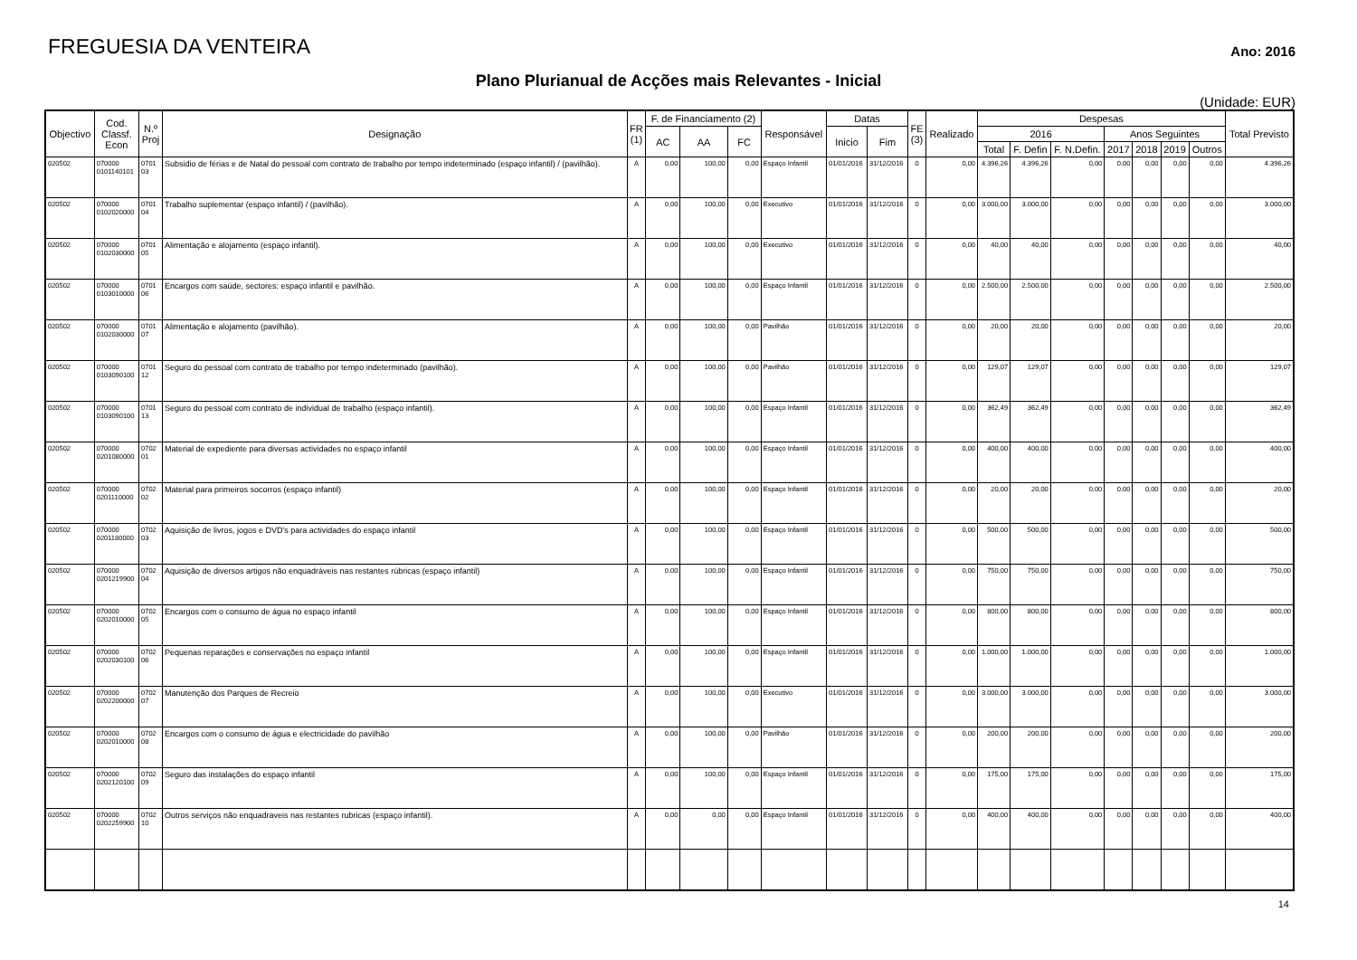FREGUESIA DA VENTEIRA
Ano: 2016
Plano Plurianual de Acções mais Relevantes - Inicial
(Unidade: EUR)
| Objectivo | Cod. Classf. Econ | N.º Proj | Designação | FR (1) | F. de Financiamento (2) | | | Responsável | Datas | | FE (3) | Realizado | Despesas | | | | | | | Total Previsto |
| --- | --- | --- | --- | --- | --- | --- | --- | --- | --- | --- | --- | --- | --- | --- | --- | --- | --- | --- | --- | --- |
| | | | | | AC | AA | FC | | Inicio | Fim | | | 2016 | | | Anos Seguintes | | | | |
| | | | | | | | | | | | | | Total | F. Defin | F. N.Defin. | 2017 | 2018 | 2019 | Outros | |
| 020502 | 070000 0101140101 | 0701 03 | Subsidio de férias e de Natal do pessoal com contrato de trabalho por tempo indeterminado (espaço infantil) / (pavilhão). | A | 0,00 | 100,00 | 0,00 | Espaço Infantil | 01/01/2016 | 31/12/2016 | 0 | 0,00 | 4.396,26 | 4.396,26 | 0,00 | 0,00 | 0,00 | 0,00 | 0,00 | 4.396,26 |
| 020502 | 070000 0102020000 | 0701 04 | Trabalho suplementar (espaço infantil) / (pavilhão). | A | 0,00 | 100,00 | 0,00 | Executivo | 01/01/2016 | 31/12/2016 | 0 | 0,00 | 3.000,00 | 3.000,00 | 0,00 | 0,00 | 0,00 | 0,00 | 0,00 | 3.000,00 |
| 020502 | 070000 0102030000 | 0701 05 | Alimentação e alojamento (espaço infantil). | A | 0,00 | 100,00 | 0,00 | Executivo | 01/01/2016 | 31/12/2016 | 0 | 0,00 | 40,00 | 40,00 | 0,00 | 0,00 | 0,00 | 0,00 | 0,00 | 40,00 |
| 020502 | 070000 0103010000 | 0701 06 | Encargos com saúde, sectores: espaço infantil e pavilhão. | A | 0,00 | 100,00 | 0,00 | Espaço Infantil | 01/01/2016 | 31/12/2016 | 0 | 0,00 | 2.500,00 | 2.500,00 | 0,00 | 0,00 | 0,00 | 0,00 | 0,00 | 2.500,00 |
| 020502 | 070000 0102030000 | 0701 07 | Alimentação e alojamento (pavilhão). | A | 0,00 | 100,00 | 0,00 | Pavilhão | 01/01/2016 | 31/12/2016 | 0 | 0,00 | 20,00 | 20,00 | 0,00 | 0,00 | 0,00 | 0,00 | 0,00 | 20,00 |
| 020502 | 070000 0103090100 | 0701 12 | Seguro do pessoal com contrato de trabalho por tempo indeterminado (pavilhão). | A | 0,00 | 100,00 | 0,00 | Pavilhão | 01/01/2016 | 31/12/2016 | 0 | 0,00 | 129,07 | 129,07 | 0,00 | 0,00 | 0,00 | 0,00 | 0,00 | 129,07 |
| 020502 | 070000 0103090100 | 0701 13 | Seguro do pessoal com contrato de individual de trabalho (espaço infantil). | A | 0,00 | 100,00 | 0,00 | Espaço Infantil | 01/01/2016 | 31/12/2016 | 0 | 0,00 | 362,49 | 362,49 | 0,00 | 0,00 | 0,00 | 0,00 | 0,00 | 362,49 |
| 020502 | 070000 0201080000 | 0702 01 | Material de expediente para diversas actividades no espaço infantil | A | 0,00 | 100,00 | 0,00 | Espaço Infantil | 01/01/2016 | 31/12/2016 | 0 | 0,00 | 400,00 | 400,00 | 0,00 | 0,00 | 0,00 | 0,00 | 0,00 | 400,00 |
| 020502 | 070000 0201110000 | 0702 02 | Material para primeiros socorros (espaço infantil) | A | 0,00 | 100,00 | 0,00 | Espaço Infantil | 01/01/2016 | 31/12/2016 | 0 | 0,00 | 20,00 | 20,00 | 0,00 | 0,00 | 0,00 | 0,00 | 0,00 | 20,00 |
| 020502 | 070000 0201180000 | 0702 03 | Aquisição de livros, jogos e DVD's para actividades do espaço infantil | A | 0,00 | 100,00 | 0,00 | Espaço Infantil | 01/01/2016 | 31/12/2016 | 0 | 0,00 | 500,00 | 500,00 | 0,00 | 0,00 | 0,00 | 0,00 | 0,00 | 500,00 |
| 020502 | 070000 0201219900 | 0702 04 | Aquisição de diversos artigos não enquadráveis nas restantes rúbricas (espaço infantil) | A | 0,00 | 100,00 | 0,00 | Espaço Infantil | 01/01/2016 | 31/12/2016 | 0 | 0,00 | 750,00 | 750,00 | 0,00 | 0,00 | 0,00 | 0,00 | 0,00 | 750,00 |
| 020502 | 070000 0202010000 | 0702 05 | Encargos com o consumo de água no espaço infantil | A | 0,00 | 100,00 | 0,00 | Espaço Infantil | 01/01/2016 | 31/12/2016 | 0 | 0,00 | 800,00 | 800,00 | 0,00 | 0,00 | 0,00 | 0,00 | 0,00 | 800,00 |
| 020502 | 070000 0202030100 | 0702 06 | Pequenas reparações e conservações no espaço infantil | A | 0,00 | 100,00 | 0,00 | Espaço Infantil | 01/01/2016 | 31/12/2016 | 0 | 0,00 | 1.000,00 | 1.000,00 | 0,00 | 0,00 | 0,00 | 0,00 | 0,00 | 1.000,00 |
| 020502 | 070000 0202200000 | 0702 07 | Manutenção dos Parques de Recreio | A | 0,00 | 100,00 | 0,00 | Executivo | 01/01/2016 | 31/12/2016 | 0 | 0,00 | 3.000,00 | 3.000,00 | 0,00 | 0,00 | 0,00 | 0,00 | 0,00 | 3.000,00 |
| 020502 | 070000 0202010000 | 0702 08 | Encargos com o consumo de água e electricidade do pavilhão | A | 0,00 | 100,00 | 0,00 | Pavilhão | 01/01/2016 | 31/12/2016 | 0 | 0,00 | 200,00 | 200,00 | 0,00 | 0,00 | 0,00 | 0,00 | 0,00 | 200,00 |
| 020502 | 070000 0202120100 | 0702 09 | Seguro das instalações do espaço infantil | A | 0,00 | 100,00 | 0,00 | Espaço Infantil | 01/01/2016 | 31/12/2016 | 0 | 0,00 | 175,00 | 175,00 | 0,00 | 0,00 | 0,00 | 0,00 | 0,00 | 175,00 |
| 020502 | 070000 0202259900 | 0702 10 | Outros serviços não enquadraveis nas restantes rubricas (espaço infantil). | A | 0,00 | 0,00 | 0,00 | Espaço Infantil | 01/01/2016 | 31/12/2016 | 0 | 0,00 | 400,00 | 400,00 | 0,00 | 0,00 | 0,00 | 0,00 | 0,00 | 400,00 |
14